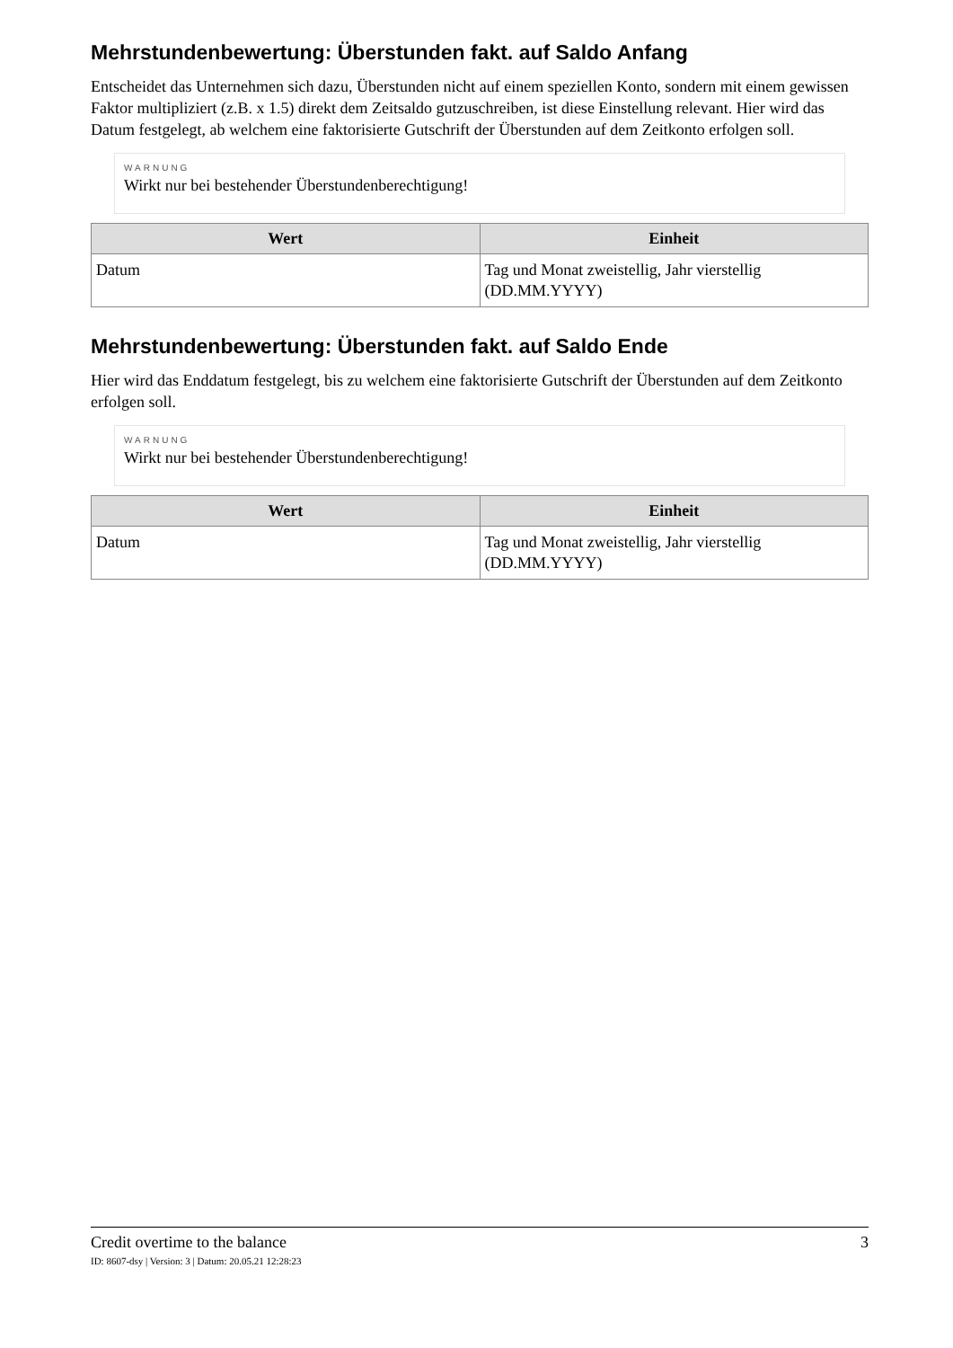Mehrstundenbewertung: Überstunden fakt. auf Saldo Anfang
Entscheidet das Unternehmen sich dazu, Überstunden nicht auf einem speziellen Konto, sondern mit einem gewissen Faktor multipliziert (z.B. x 1.5) direkt dem Zeitsaldo gutzuschreiben, ist diese Einstellung relevant. Hier wird das Datum festgelegt, ab welchem eine faktorisierte Gutschrift der Überstunden auf dem Zeitkonto erfolgen soll.
WARNUNG
Wirkt nur bei bestehender Überstundenberechtigung!
| Wert | Einheit |
| --- | --- |
| Datum | Tag und Monat zweistellig, Jahr vierstellig (DD.MM.YYYY) |
Mehrstundenbewertung: Überstunden fakt. auf Saldo Ende
Hier wird das Enddatum festgelegt, bis zu welchem eine faktorisierte Gutschrift der Überstunden auf dem Zeitkonto erfolgen soll.
WARNUNG
Wirkt nur bei bestehender Überstundenberechtigung!
| Wert | Einheit |
| --- | --- |
| Datum | Tag und Monat zweistellig, Jahr vierstellig (DD.MM.YYYY) |
Credit overtime to the balance 3
ID: 8607-dsy | Version: 3 | Datum: 20.05.21 12:28:23